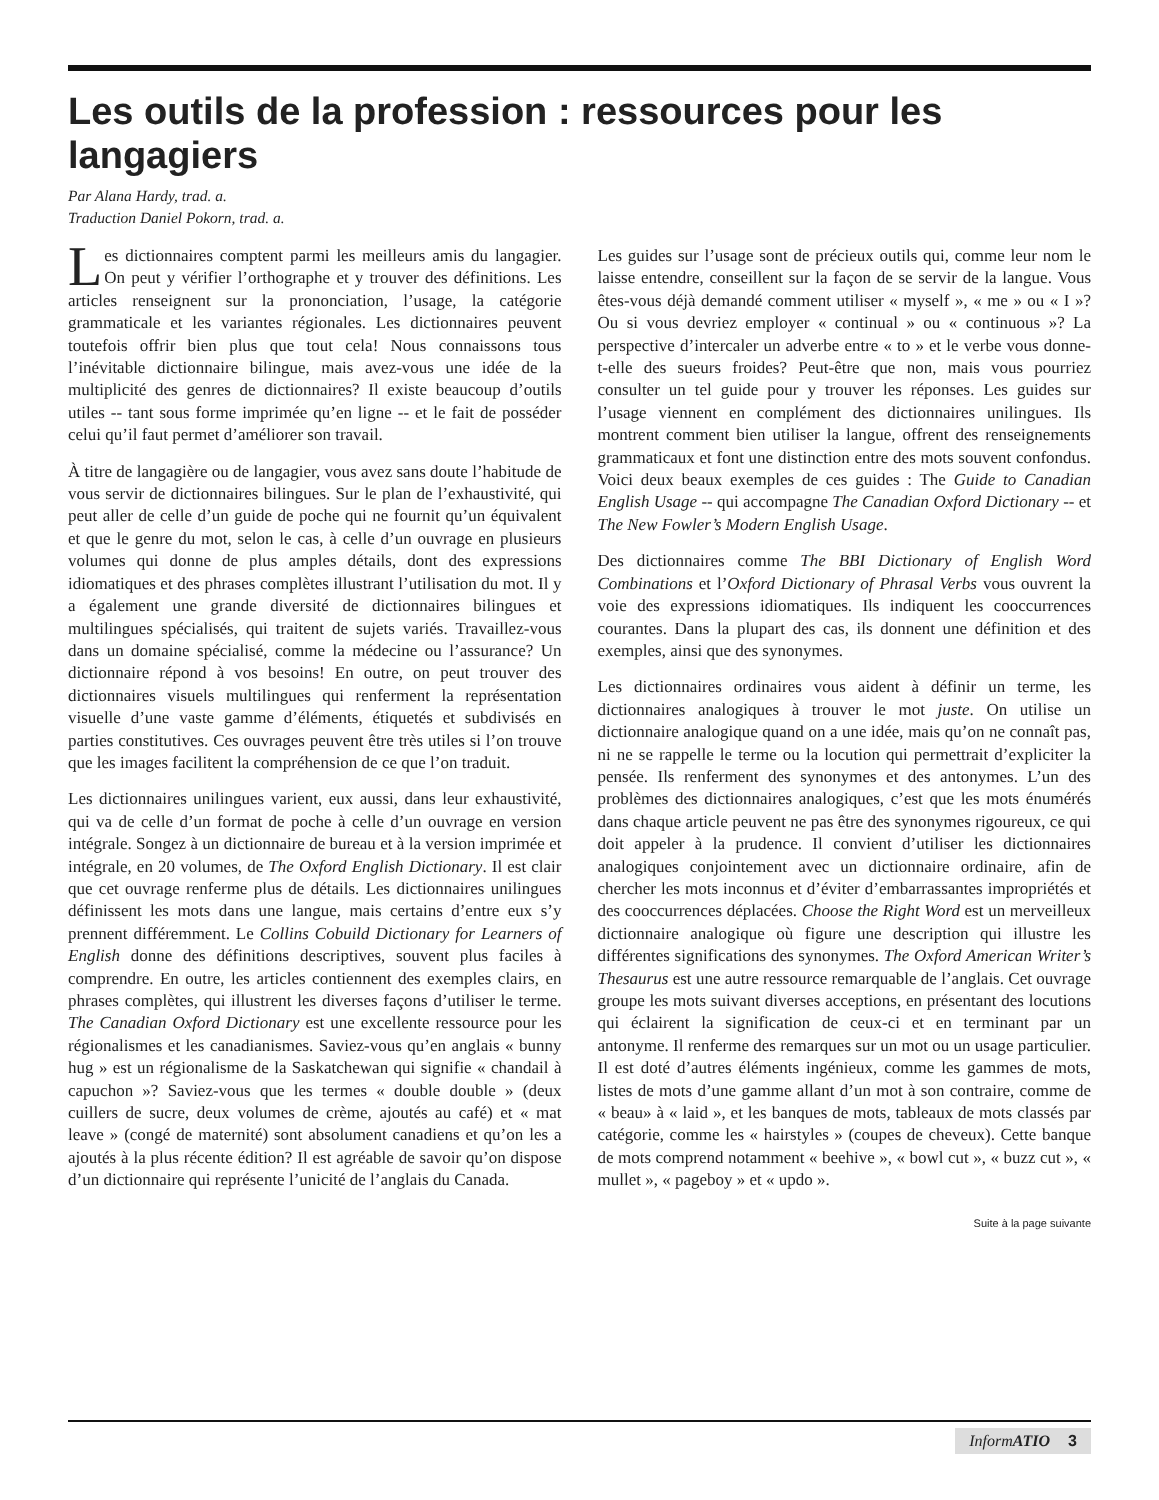Les outils de la profession : ressources pour les langagiers
Par Alana Hardy, trad. a.
Traduction Daniel Pokorn, trad. a.
Les dictionnaires comptent parmi les meilleurs amis du langagier. On peut y vérifier l’orthographe et y trouver des définitions. Les articles renseignent sur la prononciation, l’usage, la catégorie grammaticale et les variantes régionales. Les dictionnaires peuvent toutefois offrir bien plus que tout cela! Nous connaissons tous l’inévitable dictionnaire bilingue, mais avez-vous une idée de la multiplicité des genres de dictionnaires? Il existe beaucoup d’outils utiles -- tant sous forme imprimée qu’en ligne -- et le fait de posséder celui qu’il faut permet d’améliorer son travail.
À titre de langagière ou de langagier, vous avez sans doute l’habitude de vous servir de dictionnaires bilingues. Sur le plan de l’exhaustivité, qui peut aller de celle d’un guide de poche qui ne fournit qu’un équivalent et que le genre du mot, selon le cas, à celle d’un ouvrage en plusieurs volumes qui donne de plus amples détails, dont des expressions idiomatiques et des phrases complètes illustrant l’utilisation du mot. Il y a également une grande diversité de dictionnaires bilingues et multilingues spécialisés, qui traitent de sujets variés. Travaillez-vous dans un domaine spécialisé, comme la médecine ou l’assurance? Un dictionnaire répond à vos besoins! En outre, on peut trouver des dictionnaires visuels multilingues qui renferment la représentation visuelle d’une vaste gamme d’éléments, étiquetés et subdivisés en parties constitutives. Ces ouvrages peuvent être très utiles si l’on trouve que les images facilitent la compréhension de ce que l’on traduit.
Les dictionnaires unilingues varient, eux aussi, dans leur exhaustivité, qui va de celle d’un format de poche à celle d’un ouvrage en version intégrale. Songez à un dictionnaire de bureau et à la version imprimée et intégrale, en 20 volumes, de The Oxford English Dictionary. Il est clair que cet ouvrage renferme plus de détails. Les dictionnaires unilingues définissent les mots dans une langue, mais certains d’entre eux s’y prennent différemment. Le Collins Cobuild Dictionary for Learners of English donne des définitions descriptives, souvent plus faciles à comprendre. En outre, les articles contiennent des exemples clairs, en phrases complètes, qui illustrent les diverses façons d’utiliser le terme. The Canadian Oxford Dictionary est une excellente ressource pour les régionalismes et les canadianismes. Saviez-vous qu’en anglais « bunny hug » est un régionalisme de la Saskatchewan qui signifie « chandail à capuchon »? Saviez-vous que les termes « double double » (deux cuillers de sucre, deux volumes de crème, ajoutés au café) et « mat leave » (congé de maternité) sont absolument canadiens et qu’on les a ajoutés à la plus récente édition? Il est agréable de savoir qu’on dispose d’un dictionnaire qui représente l’unicité de l’anglais du Canada.
Les guides sur l’usage sont de précieux outils qui, comme leur nom le laisse entendre, conseillent sur la façon de se servir de la langue. Vous êtes-vous déjà demandé comment utiliser « myself », « me » ou « I »? Ou si vous devriez employer « continual » ou « continuous »? La perspective d’intercaler un adverbe entre « to » et le verbe vous donne-t-elle des sueurs froides? Peut-être que non, mais vous pourriez consulter un tel guide pour y trouver les réponses. Les guides sur l’usage viennent en complément des dictionnaires unilingues. Ils montrent comment bien utiliser la langue, offrent des renseignements grammaticaux et font une distinction entre des mots souvent confondus. Voici deux beaux exemples de ces guides : The Guide to Canadian English Usage -- qui accompagne The Canadian Oxford Dictionary -- et The New Fowler’s Modern English Usage.
Des dictionnaires comme The BBI Dictionary of English Word Combinations et l’Oxford Dictionary of Phrasal Verbs vous ouvrent la voie des expressions idiomatiques. Ils indiquent les cooccurrences courantes. Dans la plupart des cas, ils donnent une définition et des exemples, ainsi que des synonymes.
Les dictionnaires ordinaires vous aident à définir un terme, les dictionnaires analogiques à trouver le mot juste. On utilise un dictionnaire analogique quand on a une idée, mais qu’on ne connaît pas, ni ne se rappelle le terme ou la locution qui permettrait d’expliciter la pensée. Ils renferment des synonymes et des antonymes. L’un des problèmes des dictionnaires analogiques, c’est que les mots énumérés dans chaque article peuvent ne pas être des synonymes rigoureux, ce qui doit appeler à la prudence. Il convient d’utiliser les dictionnaires analogiques conjointement avec un dictionnaire ordinaire, afin de chercher les mots inconnus et d’éviter d’embarrassantes impropriétés et des cooccurrences déplacées. Choose the Right Word est un merveilleux dictionnaire analogique où figure une description qui illustre les différentes significations des synonymes. The Oxford American Writer’s Thesaurus est une autre ressource remarquable de l’anglais. Cet ouvrage groupe les mots suivant diverses acceptions, en présentant des locutions qui éclairent la signification de ceux-ci et en terminant par un antonyme. Il renferme des remarques sur un mot ou un usage particulier. Il est doté d’autres éléments ingénieux, comme les gammes de mots, listes de mots d’une gamme allant d’un mot à son contraire, comme de « beau» à « laid », et les banques de mots, tableaux de mots classés par catégorie, comme les « hairstyles » (coupes de cheveux). Cette banque de mots comprend notamment « beehive », « bowl cut », « buzz cut », « mullet », « pageboy » et « updo ».
Suite à la page suivante
Inform ATIO 3